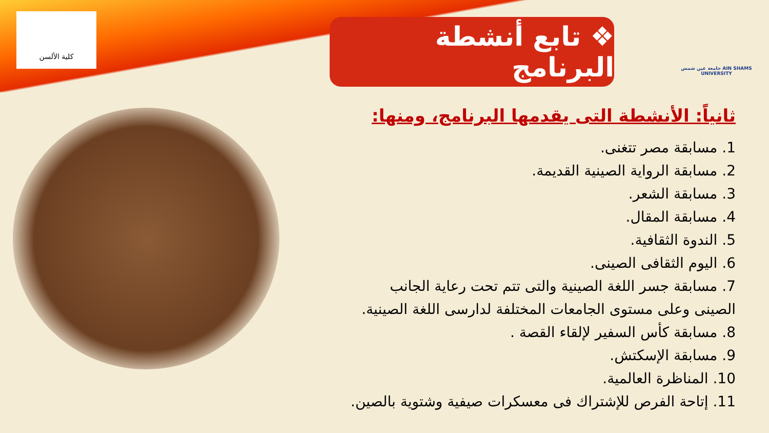كلية الألسن
❖ تابع أنشطة البرنامج
جامعة عين شمس AIN SHAMS UNIVERSITY
ثانياً: الأنشطة التى يقدمها البرنامج، ومنها:
1. مسابقة مصر تتغنى.
2. مسابقة الرواية الصينية القديمة.
3. مسابقة الشعر.
4. مسابقة المقال.
5. الندوة الثقافية.
6. اليوم الثقافى الصينى.
7. مسابقة جسر اللغة الصينية والتى تتم تحت رعاية الجانب الصينى وعلى مستوى الجامعات المختلفة لدارسى اللغة الصينية.
8. مسابقة كأس السفير لإلقاء القصة .
9. مسابقة الإسكتش.
10. المناظرة العالمية.
11. إتاحة الفرص للإشتراك فى معسكرات صيفية وشتوية بالصين.